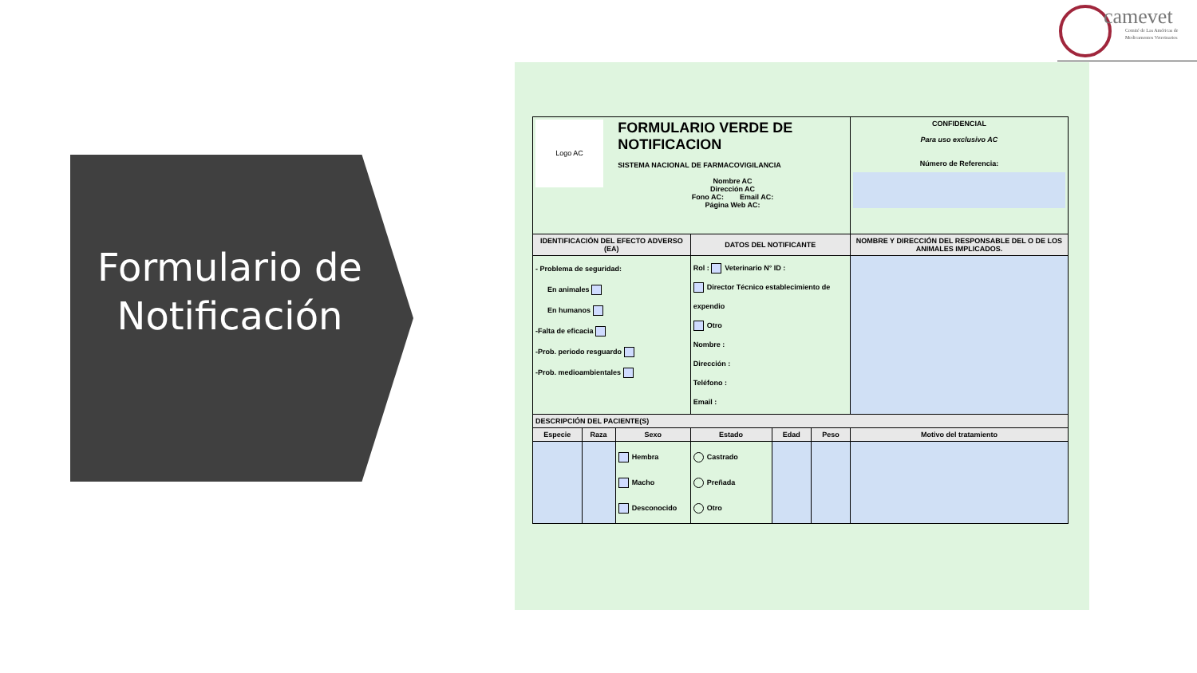Formulario de Notificación
camevet
Comité de Las Américas de
Medicamentos Veterinarios
| Logo AC | | FORMULARIO VERDE DE NOTIFICACION SISTEMA NACIONAL DE FARMACOVIGILANCIA Nombre AC Dirección AC Fono AC: Email AC: Página Web AC: | | | | | CONFIDENCIAL Para uso exclusivo AC Número de Referencia: |
| IDENTIFICACIÓN DEL EFECTO ADVERSO (EA) | | | DATOS DEL NOTIFICANTE | | | | NOMBRE Y DIRECCIÓN DEL RESPONSABLE DEL O DE LOS ANIMALES IMPLICADOS. |
| - Problema de seguridad: En animales En humanos -Falta de eficacia -Prob. periodo resguardo -Prob. medioambientales | | | Rol : Veterinario N° ID : Director Técnico establecimiento de expendio Otro Nombre : Dirección : Teléfono : Email : | | | | |
| DESCRIPCIÓN DEL PACIENTE(S) | | | | | | | |
| Especie | Raza | Sexo | Estado | Edad | Peso | Motivo del tratamiento | |
| | | Hembra Macho Desconocido | Castrado Preñada Otro | | | | |